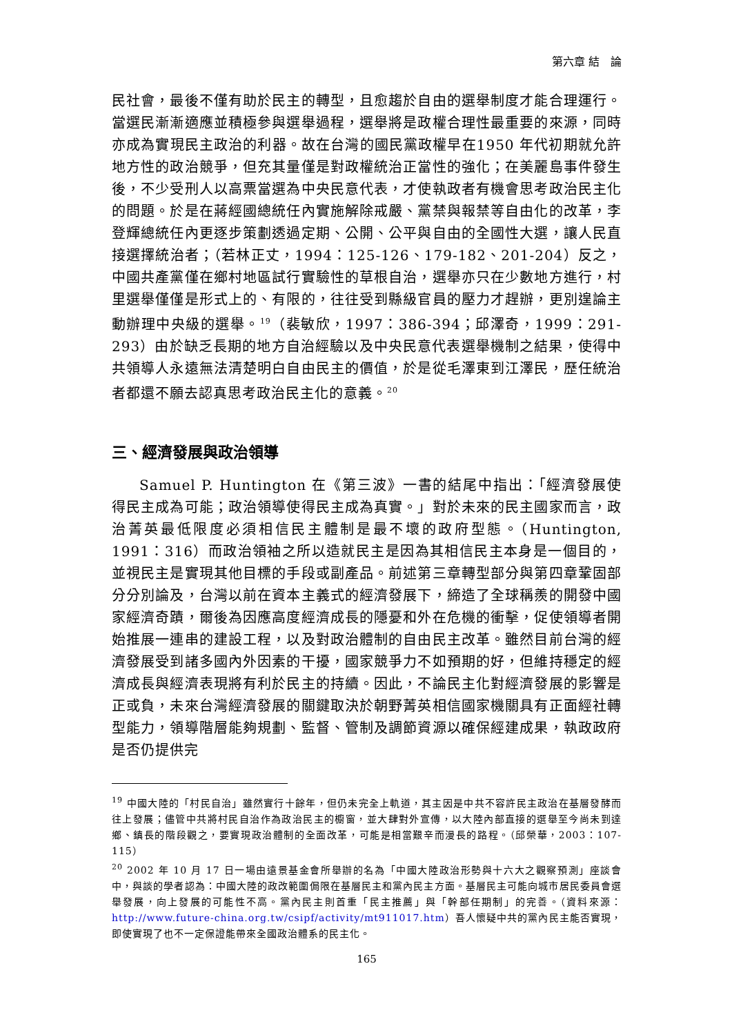第六章 結　論
民社會，最後不僅有助於民主的轉型，且愈趨於自由的選舉制度才能合理運行。當選民漸漸適應並積極參與選舉過程，選舉將是政權合理性最重要的來源，同時亦成為實現民主政治的利器。故在台灣的國民黨政權早在1950 年代初期就允許地方性的政治競爭，但充其量僅是對政權統治正當性的強化；在美麗島事件發生後，不少受刑人以高票當選為中央民意代表，才使執政者有機會思考政治民主化的問題。於是在蔣經國總統任內實施解除戒嚴、黨禁與報禁等自由化的改革，李登輝總統任內更逐步策劃透過定期、公開、公平與自由的全國性大選，讓人民直接選擇統治者；（若林正丈，1994：125-126、179-182、201-204）反之，中國共產黨僅在鄉村地區試行實驗性的草根自治，選舉亦只在少數地方進行，村里選舉僅僅是形式上的、有限的，往往受到縣級官員的壓力才趕辦，更別遑論主動辦理中央級的選舉。<sup>19</sup>（裴敏欣，1997：386-394；邱澤奇，1999：291-293）由於缺乏長期的地方自治經驗以及中央民意代表選舉機制之結果，使得中共領導人永遠無法清楚明白自由民主的價值，於是從毛澤東到江澤民，歷任統治者都還不願去認真思考政治民主化的意義。<sup>20</sup>
三、經濟發展與政治領導
Samuel P. Huntington 在《第三波》一書的結尾中指出：「經濟發展使得民主成為可能；政治領導使得民主成為真實。」對於未來的民主國家而言，政治菁英最低限度必須相信民主體制是最不壞的政府型態。（Huntington, 1991：316）而政治領袖之所以造就民主是因為其相信民主本身是一個目的，並視民主是實現其他目標的手段或副產品。前述第三章轉型部分與第四章鞏固部分分別論及，台灣以前在資本主義式的經濟發展下，締造了全球稱羨的開發中國家經濟奇蹟，爾後為因應高度經濟成長的隱憂和外在危機的衝擊，促使領導者開始推展一連串的建設工程，以及對政治體制的自由民主改革。雖然目前台灣的經濟發展受到諸多國內外因素的干擾，國家競爭力不如預期的好，但維持穩定的經濟成長與經濟表現將有利於民主的持續。因此，不論民主化對經濟發展的影響是正或負，未來台灣經濟發展的關鍵取決於朝野菁英相信國家機關具有正面經社轉型能力，領導階層能夠規劃、監督、管制及調節資源以確保經建成果，執政政府是否仍提供完
<sup>19</sup> 中國大陸的「村民自治」雖然實行十餘年，但仍未完全上軌道，其主因是中共不容許民主政治在基層發酵而往上發展；儘管中共將村民自治作為政治民主的櫥窗，並大肆對外宣傳，以大陸內部直接的選舉至今尚未到達鄉、鎮長的階段觀之，要實現政治體制的全面改革，可能是相當艱辛而漫長的路程。（邱榮華，2003：107-115）
<sup>20</sup> 2002 年 10 月 17 日一場由遠景基金會所舉辦的名為「中國大陸政治形勢與十六大之觀察預測」座談會中，與談的學者認為：中國大陸的政改範圍侷限在基層民主和黨內民主方面。基層民主可能向城市居民委員會選舉發展，向上發展的可能性不高。黨內民主則首重「民主推薦」與「幹部任期制」的完善。（資料來源：http://www.future-china.org.tw/csipf/activity/mt911017.htm）吾人懷疑中共的黨內民主能否實現，即使實現了也不一定保證能帶來全國政治體系的民主化。
165